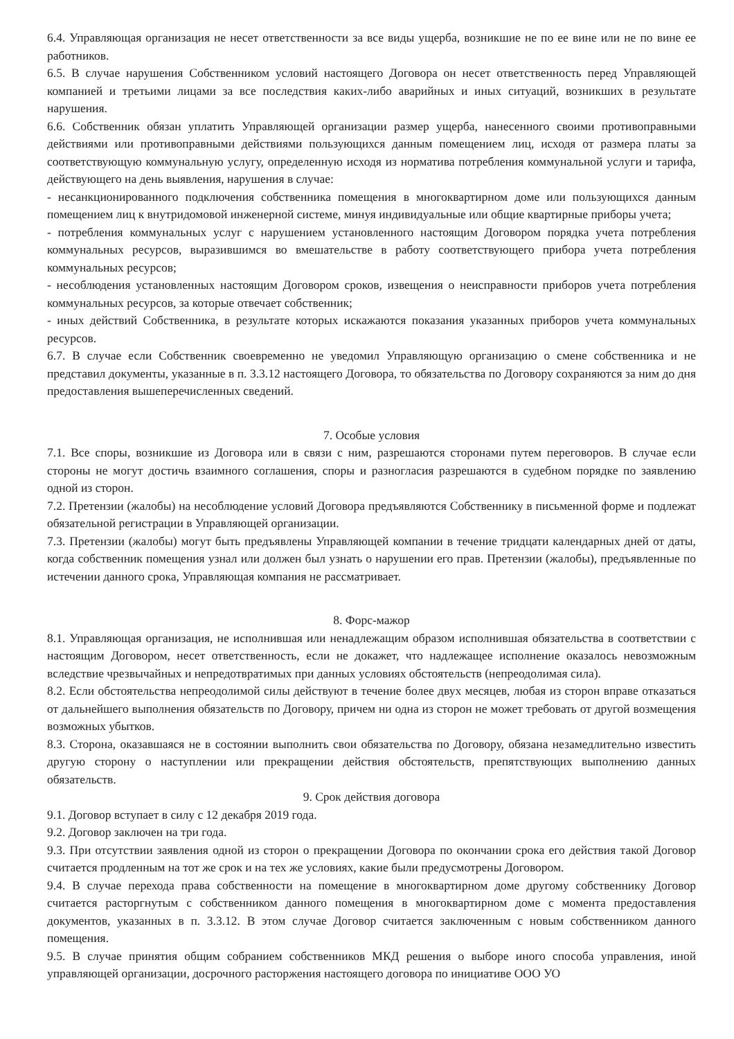6.4. Управляющая организация не несет ответственности за все виды ущерба, возникшие не по ее вине или не по вине ее работников.
6.5. В случае нарушения Собственником условий настоящего Договора он несет ответственность перед Управляющей компанией и третьими лицами за все последствия каких-либо аварийных и иных ситуаций, возникших в результате нарушения.
6.6. Собственник обязан уплатить Управляющей организации размер ущерба, нанесенного своими противоправными действиями или противоправными действиями пользующихся данным помещением лиц, исходя от размера платы за соответствующую коммунальную услугу, определенную исходя из норматива потребления коммунальной услуги и тарифа, действующего на день выявления, нарушения в случае:
- несанкционированного подключения собственника помещения в многоквартирном доме или пользующихся данным помещением лиц к внутридомовой инженерной системе, минуя индивидуальные или общие квартирные приборы учета;
- потребления коммунальных услуг с нарушением установленного настоящим Договором порядка учета потребления коммунальных ресурсов, выразившимся во вмешательстве в работу соответствующего прибора учета потребления коммунальных ресурсов;
- несоблюдения установленных настоящим Договором сроков, извещения о неисправности приборов учета потребления коммунальных ресурсов, за которые отвечает собственник;
- иных действий Собственника, в результате которых искажаются показания указанных приборов учета коммунальных ресурсов.
6.7. В случае если Собственник своевременно не уведомил Управляющую организацию о смене собственника и не представил документы, указанные в п. 3.3.12 настоящего Договора, то обязательства по Договору сохраняются за ним до дня предоставления вышеперечисленных сведений.
7. Особые условия
7.1. Все споры, возникшие из Договора или в связи с ним, разрешаются сторонами путем переговоров. В случае если стороны не могут достичь взаимного соглашения, споры и разногласия разрешаются в судебном порядке по заявлению одной из сторон.
7.2. Претензии (жалобы) на несоблюдение условий Договора предъявляются Собственнику в письменной форме и подлежат обязательной регистрации в Управляющей организации.
7.3. Претензии (жалобы) могут быть предъявлены Управляющей компании в течение тридцати календарных дней от даты, когда собственник помещения узнал или должен был узнать о нарушении его прав. Претензии (жалобы), предъявленные по истечении данного срока, Управляющая компания не рассматривает.
8. Форс-мажор
8.1. Управляющая организация, не исполнившая или ненадлежащим образом исполнившая обязательства в соответствии с настоящим Договором, несет ответственность, если не докажет, что надлежащее исполнение оказалось невозможным вследствие чрезвычайных и непредотвратимых при данных условиях обстоятельств (непреодолимая сила).
8.2. Если обстоятельства непреодолимой силы действуют в течение более двух месяцев, любая из сторон вправе отказаться от дальнейшего выполнения обязательств по Договору, причем ни одна из сторон не может требовать от другой возмещения возможных убытков.
8.3. Сторона, оказавшаяся не в состоянии выполнить свои обязательства по Договору, обязана незамедлительно известить другую сторону о наступлении или прекращении действия обстоятельств, препятствующих выполнению данных обязательств.
9. Срок действия договора
9.1. Договор вступает в силу с 12 декабря 2019 года.
9.2. Договор заключен на три года.
9.3. При отсутствии заявления одной из сторон о прекращении Договора по окончании срока его действия такой Договор считается продленным на тот же срок и на тех же условиях, какие были предусмотрены Договором.
9.4. В случае перехода права собственности на помещение в многоквартирном доме другому собственнику Договор считается расторгнутым с собственником данного помещения в многоквартирном доме с момента предоставления документов, указанных в п. 3.3.12. В этом случае Договор считается заключенным с новым собственником данного помещения.
9.5. В случае принятия общим собранием собственников МКД решения о выборе иного способа управления, иной управляющей организации, досрочного расторжения настоящего договора по инициативе ООО УО